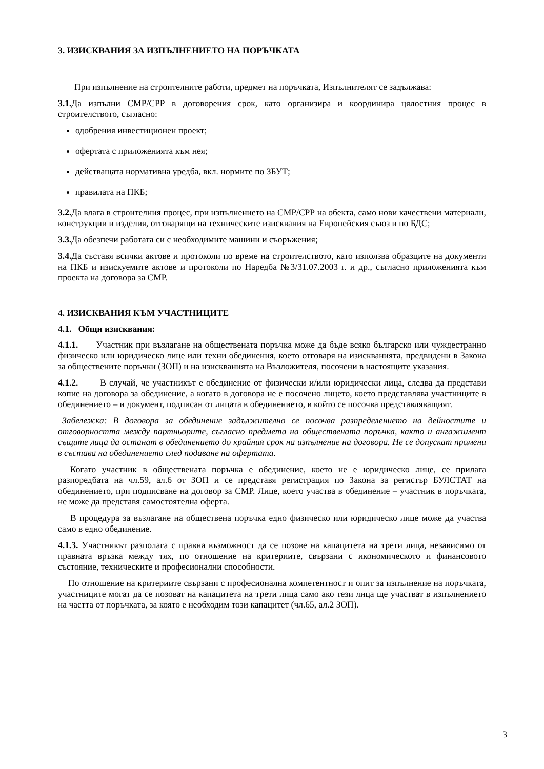3. ИЗИСКВАНИЯ ЗА ИЗПЪЛНЕНИЕТО НА ПОРЪЧКАТА
При изпълнение на строителните работи, предмет на поръчката, Изпълнителят се задължава:
3.1. Да изпълни СМР/СРР в договорения срок, като организира и координира цялостния процес в строителството, съгласно:
одобрения инвестиционен проект;
офертата с приложенията към нея;
действащата нормативна уредба, вкл. нормите по ЗБУТ;
правилата на ПКБ;
3.2. Да влага в строителния процес, при изпълнението на СМР/СРР на обекта, само нови качествени материали, конструкции и изделия, отговарящи на техническите изисквания на Европейския съюз и по БДС;
3.3. Да обезпечи работата си с необходимите машини и съоръжения;
3.4. Да съставя всички актове и протоколи по време на строителството, като използва образците на документи на ПКБ и изискуемите актове и протоколи по Наредба №3/31.07.2003 г. и др., съгласно приложенията към проекта на договора за СМР.
4. ИЗИСКВАНИЯ КЪМ УЧАСТНИЦИТЕ
4.1. Общи изисквания:
4.1.1. Участник при възлагане на обществената поръчка може да бъде всяко българско или чуждестранно физическо или юридическо лице или техни обединения, което отговаря на изискванията, предвидени в Закона за обществените поръчки (ЗОП) и на изискванията на Възложителя, посочени в настоящите указания.
4.1.2. В случай, че участникът е обединение от физически и/или юридически лица, следва да представи копие на договора за обединение, а когато в договора не е посочено лицето, което представлява участниците в обединението – и документ, подписан от лицата в обединението, в който се посочва представляващият.
Забележка: В договора за обединение задължително се посочва разпределението на дейностите и отговорността между партньорите, съгласно предмета на обществената поръчка, както и ангажимент същите лица да останат в обединението до крайния срок на изпълнение на договора. Не се допускат промени в състава на обединението след подаване на офертата.
Когато участник в обществената поръчка е обединение, което не е юридическо лице, се прилага разпоредбата на чл.59, ал.6 от ЗОП и се представя регистрация по Закона за регистър БУЛСТАТ на обединението, при подписване на договор за СМР. Лице, което участва в обединение – участник в поръчката, не може да представя самостоятелна оферта.
В процедура за възлагане на обществена поръчка едно физическо или юридическо лице може да участва само в едно обединение.
4.1.3. Участникът разполага с правна възможност да се позове на капацитета на трети лица, независимо от правната връзка между тях, по отношение на критериите, свързани с икономическото и финансовото състояние, техническите и професионални способности.
По отношение на критериите свързани с професионална компетентност и опит за изпълнение на поръчката, участниците могат да се позоват на капацитета на трети лица само ако тези лица ще участват в изпълнението на частта от поръчката, за която е необходим този капацитет (чл.65, ал.2 ЗОП).
3